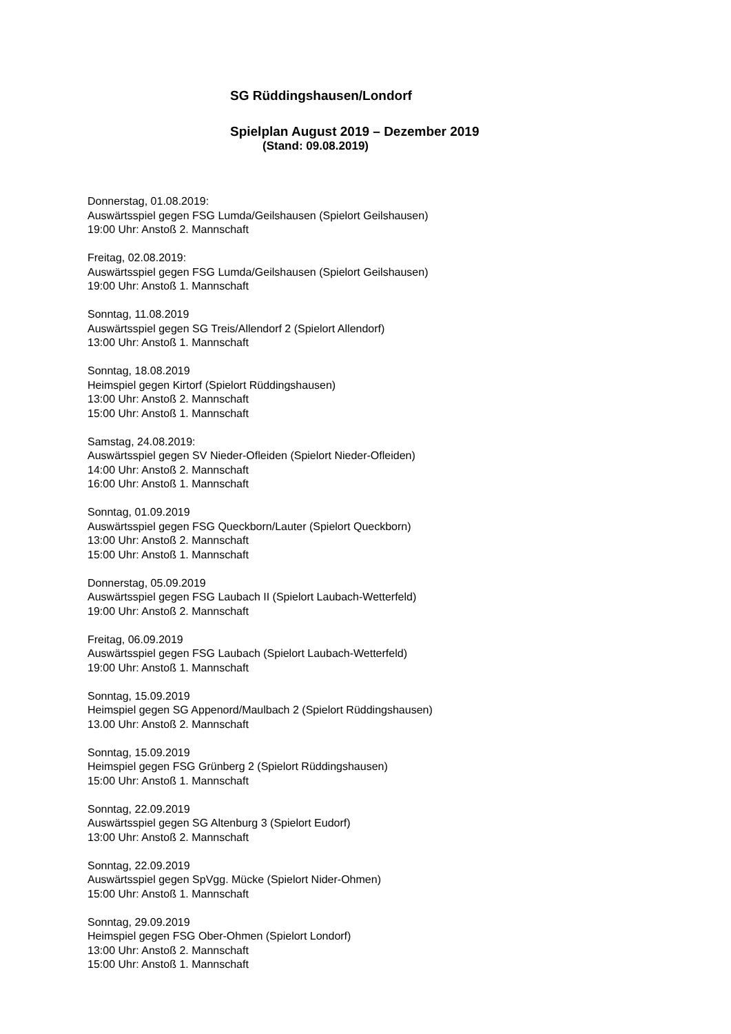SG Rüddingshausen/Londorf
Spielplan August 2019 – Dezember 2019
(Stand: 09.08.2019)
Donnerstag, 01.08.2019:
Auswärtsspiel gegen FSG Lumda/Geilshausen (Spielort Geilshausen)
19:00 Uhr: Anstoß 2. Mannschaft
Freitag, 02.08.2019:
Auswärtsspiel gegen FSG Lumda/Geilshausen (Spielort Geilshausen)
19:00 Uhr: Anstoß 1. Mannschaft
Sonntag, 11.08.2019
Auswärtsspiel gegen SG Treis/Allendorf 2 (Spielort Allendorf)
13:00 Uhr: Anstoß 1. Mannschaft
Sonntag, 18.08.2019
Heimspiel gegen Kirtorf (Spielort Rüddingshausen)
13:00 Uhr: Anstoß 2. Mannschaft
15:00 Uhr: Anstoß 1. Mannschaft
Samstag, 24.08.2019:
Auswärtsspiel gegen SV Nieder-Ofleiden (Spielort Nieder-Ofleiden)
14:00 Uhr: Anstoß 2. Mannschaft
16:00 Uhr: Anstoß 1. Mannschaft
Sonntag, 01.09.2019
Auswärtsspiel gegen FSG Queckborn/Lauter (Spielort Queckborn)
13:00 Uhr: Anstoß 2. Mannschaft
15:00 Uhr: Anstoß 1. Mannschaft
Donnerstag, 05.09.2019
Auswärtsspiel gegen FSG Laubach II (Spielort Laubach-Wetterfeld)
19:00 Uhr: Anstoß 2. Mannschaft
Freitag, 06.09.2019
Auswärtsspiel gegen FSG Laubach (Spielort Laubach-Wetterfeld)
19:00 Uhr: Anstoß 1. Mannschaft
Sonntag, 15.09.2019
Heimspiel gegen SG Appenord/Maulbach 2 (Spielort Rüddingshausen)
13.00 Uhr: Anstoß 2. Mannschaft
Sonntag, 15.09.2019
Heimspiel gegen FSG Grünberg 2 (Spielort Rüddingshausen)
15:00 Uhr: Anstoß 1. Mannschaft
Sonntag, 22.09.2019
Auswärtsspiel gegen SG Altenburg 3 (Spielort Eudorf)
13:00 Uhr: Anstoß 2. Mannschaft
Sonntag, 22.09.2019
Auswärtsspiel gegen SpVgg. Mücke (Spielort Nider-Ohmen)
15:00 Uhr: Anstoß 1. Mannschaft
Sonntag, 29.09.2019
Heimspiel gegen FSG Ober-Ohmen (Spielort Londorf)
13:00 Uhr: Anstoß 2. Mannschaft
15:00 Uhr: Anstoß 1. Mannschaft